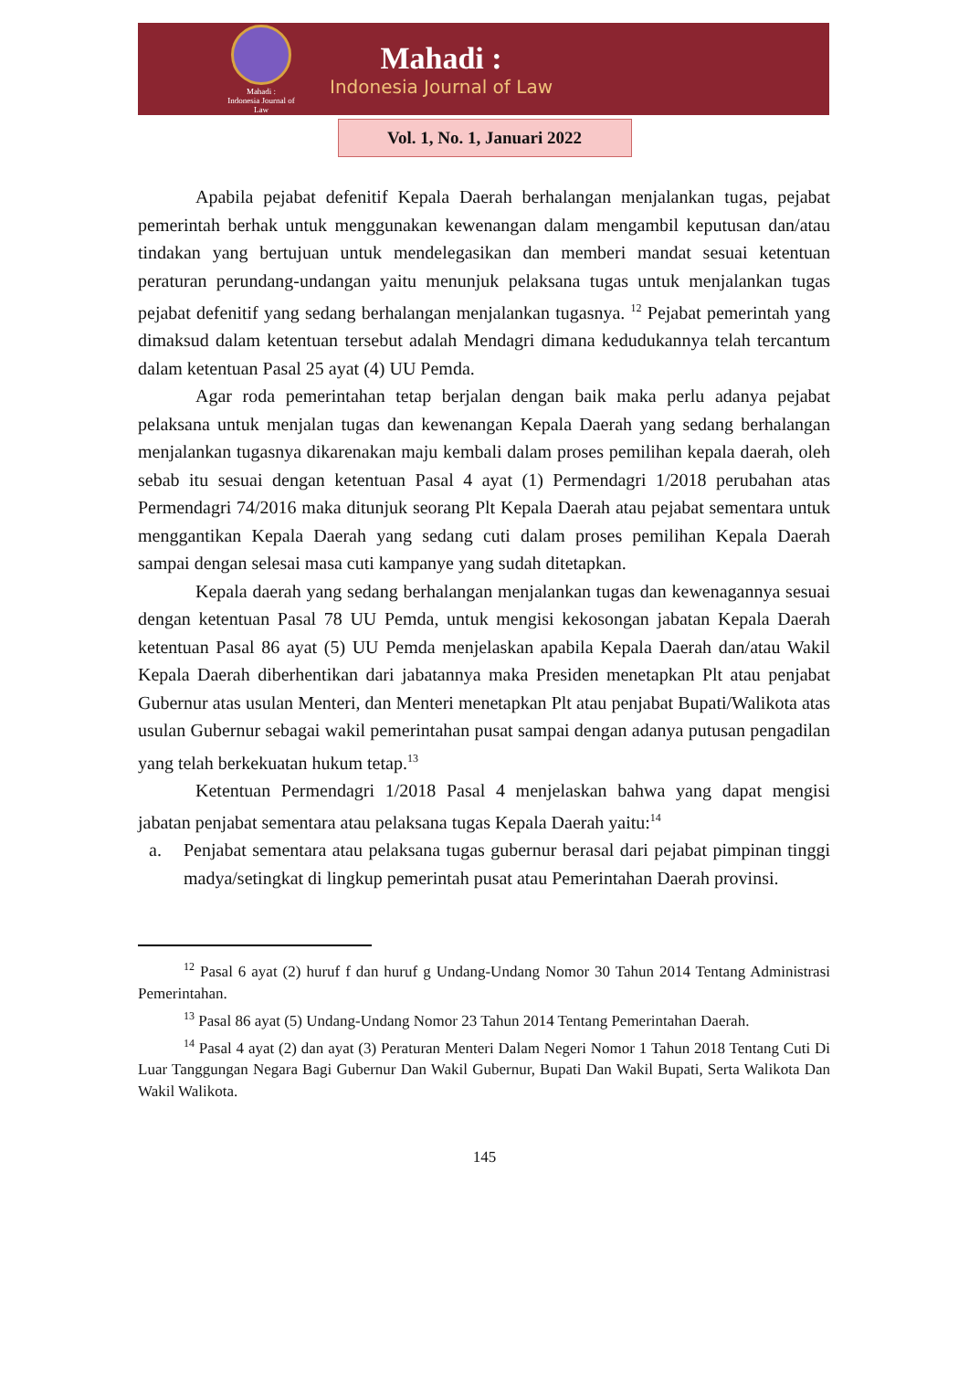Mahadi :
Indonesia Journal of Law
Mahadi :
Indonesia Journal of Law
Vol. 1, No. 1, Januari 2022
Apabila pejabat defenitif Kepala Daerah berhalangan menjalankan tugas, pejabat pemerintah berhak untuk menggunakan kewenangan dalam mengambil keputusan dan/atau tindakan yang bertujuan untuk mendelegasikan dan memberi mandat sesuai ketentuan peraturan perundang-undangan yaitu menunjuk pelaksana tugas untuk menjalankan tugas pejabat defenitif yang sedang berhalangan menjalankan tugasnya. <sup>12</sup> Pejabat pemerintah yang dimaksud dalam ketentuan tersebut adalah Mendagri dimana kedudukannya telah tercantum dalam ketentuan Pasal 25 ayat (4) UU Pemda.
Agar roda pemerintahan tetap berjalan dengan baik maka perlu adanya pejabat pelaksana untuk menjalan tugas dan kewenangan Kepala Daerah yang sedang berhalangan menjalankan tugasnya dikarenakan maju kembali dalam proses pemilihan kepala daerah, oleh sebab itu sesuai dengan ketentuan Pasal 4 ayat (1) Permendagri 1/2018 perubahan atas Permendagri 74/2016 maka ditunjuk seorang Plt Kepala Daerah atau pejabat sementara untuk menggantikan Kepala Daerah yang sedang cuti dalam proses pemilihan Kepala Daerah sampai dengan selesai masa cuti kampanye yang sudah ditetapkan.
Kepala daerah yang sedang berhalangan menjalankan tugas dan kewenagannya sesuai dengan ketentuan Pasal 78 UU Pemda, untuk mengisi kekosongan jabatan Kepala Daerah ketentuan Pasal 86 ayat (5) UU Pemda menjelaskan apabila Kepala Daerah dan/atau Wakil Kepala Daerah diberhentikan dari jabatannya maka Presiden menetapkan Plt atau penjabat Gubernur atas usulan Menteri, dan Menteri menetapkan Plt atau penjabat Bupati/Walikota atas usulan Gubernur sebagai wakil pemerintahan pusat sampai dengan adanya putusan pengadilan yang telah berkekuatan hukum tetap.<sup>13</sup>
Ketentuan Permendagri 1/2018 Pasal 4 menjelaskan bahwa yang dapat mengisi jabatan penjabat sementara atau pelaksana tugas Kepala Daerah yaitu:<sup>14</sup>
a. Penjabat sementara atau pelaksana tugas gubernur berasal dari pejabat pimpinan tinggi madya/setingkat di lingkup pemerintah pusat atau Pemerintahan Daerah provinsi.
<sup>12</sup> Pasal 6 ayat (2) huruf f dan huruf g Undang-Undang Nomor 30 Tahun 2014 Tentang Administrasi Pemerintahan.
<sup>13</sup> Pasal 86 ayat (5) Undang-Undang Nomor 23 Tahun 2014 Tentang Pemerintahan Daerah.
<sup>14</sup> Pasal 4 ayat (2) dan ayat (3) Peraturan Menteri Dalam Negeri Nomor 1 Tahun 2018 Tentang Cuti Di Luar Tanggungan Negara Bagi Gubernur Dan Wakil Gubernur, Bupati Dan Wakil Bupati, Serta Walikota Dan Wakil Walikota.
145